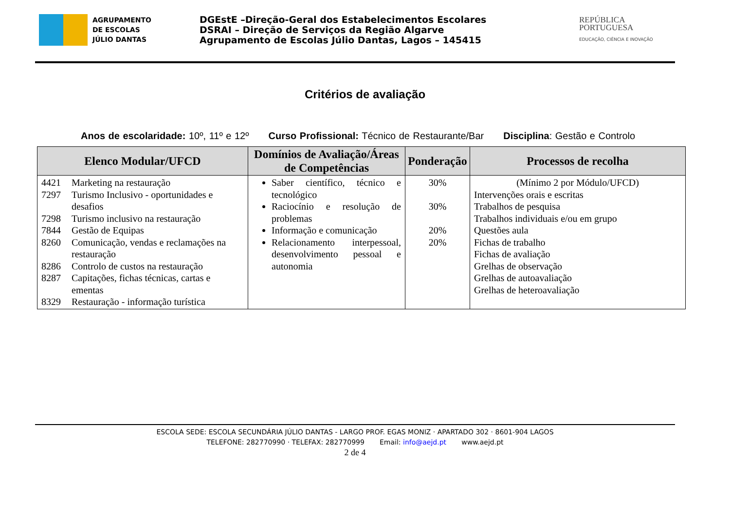AGRUPAMENTO
DE ESCOLAS
JÚLIO DANTAS
DGEstE –Direção-Geral dos Estabelecimentos Escolares
DSRAI – Direção de Serviços da Região Algarve
Agrupamento de Escolas Júlio Dantas, Lagos – 145415
REPÚBLICA
PORTUGUESA
EDUCAÇÃO, CIÊNCIA E INOVAÇÃO
Critérios de avaliação
Anos de escolaridade: 10º, 11º e 12º Curso Profissional: Técnico de Restaurante/Bar Disciplina: Gestão e Controlo
| Elenco Modular/UFCD | Domínios de Avaliação/Áreas de Competências | Ponderação | Processos de recolha |
| --- | --- | --- | --- |
| 4421 Marketing na restauração 7297 Turismo Inclusivo - oportunidades e desafios 7298 Turismo inclusivo na restauração 7844 Gestão de Equipas 8260 Comunicação, vendas e reclamações na restauração 8286 Controlo de custos na restauração 8287 Capitações, fichas técnicas, cartas e ementas 8329 Restauração - informação turística | Saber científico, técnico e tecnológico Raciocínio e resolução de problemas Informação e comunicação Relacionamento interpessoal, desenvolvimento pessoal e autonomia | 30% 30% 20% 20% | (Mínimo 2 por Módulo/UFCD) Intervenções orais e escritas Trabalhos de pesquisa Trabalhos individuais e/ou em grupo Questões aula Fichas de trabalho Fichas de avaliação Grelhas de observação Grelhas de autoavaliação Grelhas de heteroavaliação |
ESCOLA SEDE: ESCOLA SECUNDÁRIA JÚLIO DANTAS - LARGO PROF. EGAS MONIZ · APARTADO 302 · 8601-904 LAGOS
TELEFONE: 282770990 · TELEFAX: 282770999 Email: info@aejd.pt www.aejd.pt
2 de 4